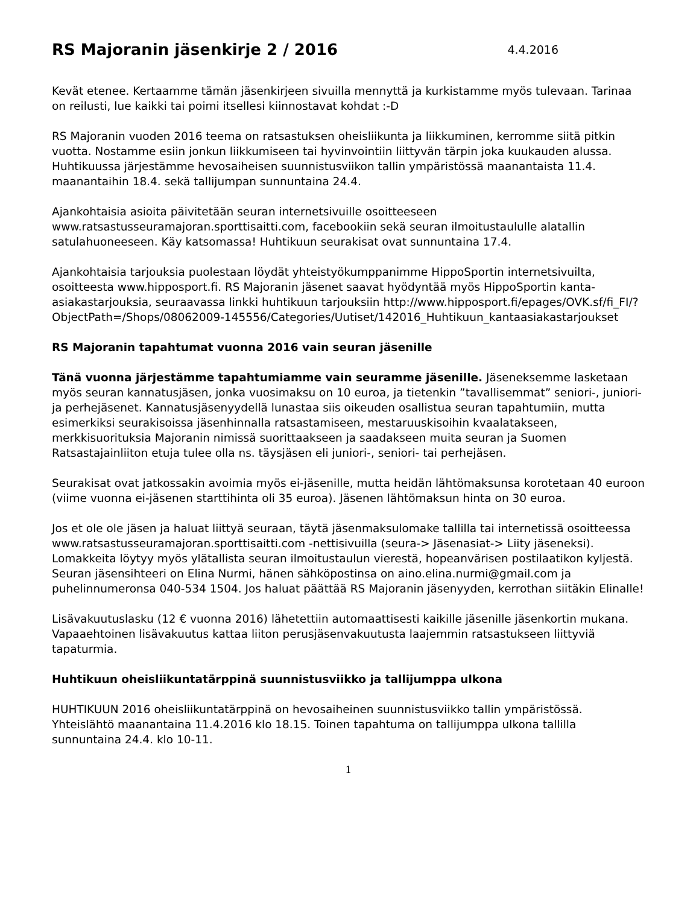RS Majoranin jäsenkirje 2 / 2016 4.4.2016
Kevät etenee. Kertaamme tämän jäsenkirjeen sivuilla mennyttä ja kurkistamme myös tulevaan. Tarinaa on reilusti, lue kaikki tai poimi itsellesi kiinnostavat kohdat :-D
RS Majoranin vuoden 2016 teema on ratsastuksen oheisliikunta ja liikkuminen, kerromme siitä pitkin vuotta. Nostamme esiin jonkun liikkumiseen tai hyvinvointiin liittyvän tärpin joka kuukauden alussa. Huhtikuussa järjestämme hevosaiheisen suunnistusviikon tallin ympäristössä maanantaista 11.4. maanantaihin 18.4. sekä tallijumpan sunnuntaina 24.4.
Ajankohtaisia asioita päivitetään seuran internetsivuille osoitteeseen www.ratsastusseuramajoran.sporttisaitti.com, facebookiin sekä seuran ilmoitustaululle alatallin satulahuoneeseen. Käy katsomassa! Huhtikuun seurakisat ovat sunnuntaina 17.4.
Ajankohtaisia tarjouksia puolestaan löydät yhteistyökumppanimme HippoSportin internetsivuilta, osoitteesta www.hipposport.fi. RS Majoranin jäsenet saavat hyödyntää myös HippoSportin kanta-asiakastarjouksia, seuraavassa linkki huhtikuun tarjouksiin http://www.hipposport.fi/epages/OVK.sf/fi_FI/?ObjectPath=/Shops/08062009-145556/Categories/Uutiset/142016_Huhtikuun_kantaasiakastarjoukset
RS Majoranin tapahtumat vuonna 2016 vain seuran jäsenille
Tänä vuonna järjestämme tapahtumiamme vain seuramme jäsenille. Jäseneksemme lasketaan myös seuran kannatusjäsen, jonka vuosimaksu on 10 euroa, ja tietenkin ”tavallisemmat” seniori-, juniori- ja perhejäsenet. Kannatusjäsenyydellä lunastaa siis oikeuden osallistua seuran tapahtumiin, mutta esimerkiksi seurakisoissa jäsenhinnalla ratsastamiseen, mestaruuskisoihin kvaalatakseen, merkkisuorituksia Majoranin nimissä suorittaakseen ja saadakseen muita seuran ja Suomen Ratsastajainliiton etuja tulee olla ns. täysjäsen eli juniori-, seniori- tai perhejäsen.
Seurakisat ovat jatkossakin avoimia myös ei-jäsenille, mutta heidän lähtömaksunsa korotetaan 40 euroon (viime vuonna ei-jäsenen starttihinta oli 35 euroa). Jäsenen lähtömaksun hinta on 30 euroa.
Jos et ole ole jäsen ja haluat liittyä seuraan, täytä jäsenmaksulomake tallilla tai internetissä osoitteessa www.ratsastusseuramajoran.sporttisaitti.com -nettisivuilla (seura-> Jäsenasiat-> Liity jäseneksi). Lomakkeita löytyy myös ylätallista seuran ilmoitustaulun vierestä, hopeanvärisen postilaatikon kyljestä. Seuran jäsensihteeri on Elina Nurmi, hänen sähköpostinsa on aino.elina.nurmi@gmail.com ja puhelinnumeronsa 040-534 1504. Jos haluat päättää RS Majoranin jäsenyyden, kerrothan siitäkin Elinalle!
Lisävakuutuslasku (12 € vuonna 2016) lähetettiin automaattisesti kaikille jäsenille jäsenkortin mukana. Vapaaehtoinen lisävakuutus kattaa liiton perusjäsenvakuutusta laajemmin ratsastukseen liittyviä tapaturmia.
Huhtikuun oheisliikuntatärppinä suunnistusviikko ja tallijumppa ulkona
HUHTIKUUN 2016 oheisliikuntatärppinä on hevosaiheinen suunnistusviikko tallin ympäristössä. Yhteislähtö maanantaina 11.4.2016 klo 18.15. Toinen tapahtuma on tallijumppa ulkona tallilla sunnuntaina 24.4. klo 10-11.
1